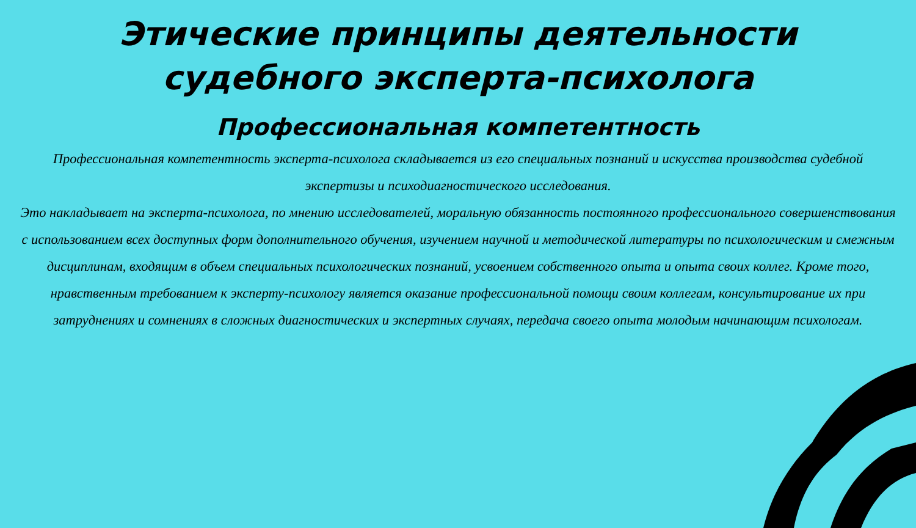Этические принципы деятельности судебного эксперта-психолога
Профессиональная компетентность
Профессиональная компетентность эксперта-психолога складывается из его специальных познаний и искусства производства судебной экспертизы и психодиагностического исследования.
Это накладывает на эксперта-психолога, по мнению исследователей, моральную обязанность постоянного профессионального совершенствования с использованием всех доступных форм дополнительного обучения, изучением научной и методической литературы по психологическим и смежным дисциплинам, входящим в объем специальных психологических познаний, усвоением собственного опыта и опыта своих коллег. Кроме того, нравственным требованием к эксперту-психологу является оказание профессиональной помощи своим коллегам, консультирование их при затруднениях и сомнениях в сложных диагностических и экспертных случаях, передача своего опыта молодым начинающим психологам.